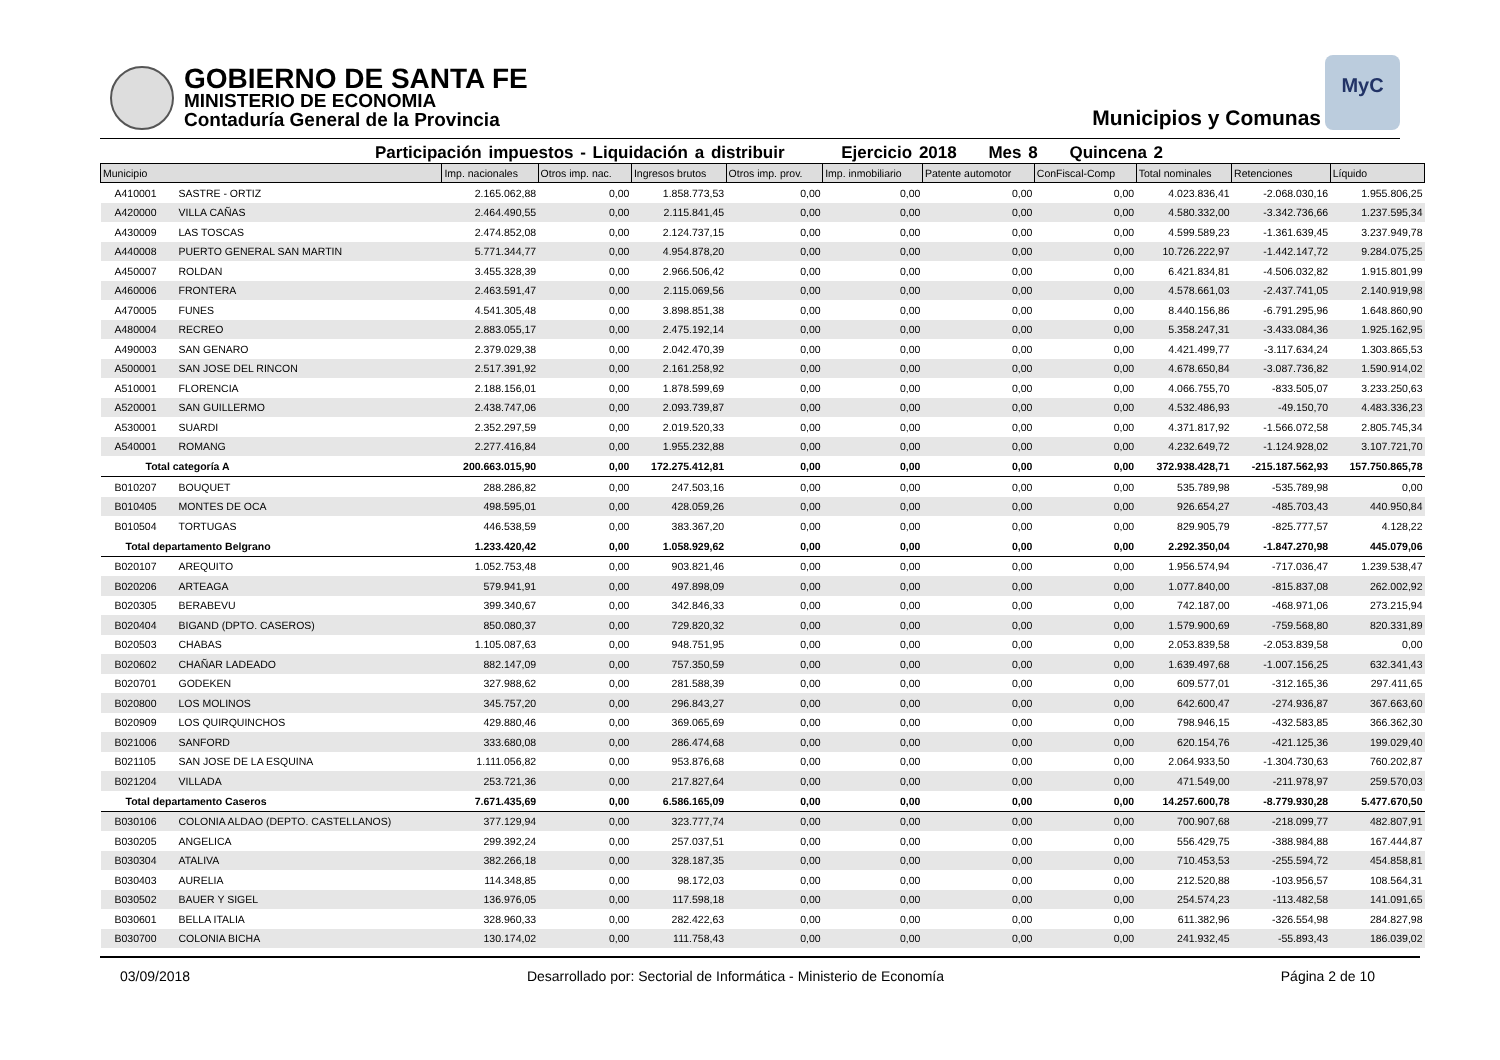GOBIERNO DE SANTA FE
MINISTERIO DE ECONOMIA
Contaduría General de la Provincia
Municipios y Comunas
MyC
Participación impuestos - Liquidación a distribuir Ejercicio 2018 Mes 8 Quincena 2
| Municipio | | Imp. nacionales | Otros imp. nac. | Ingresos brutos | Otros imp. prov. | Imp. inmobiliario | Patente automotor | ConFiscal-Comp | Total nominales | Retenciones | Líquido |
| --- | --- | --- | --- | --- | --- | --- | --- | --- | --- | --- | --- |
| A410001 | SASTRE - ORTIZ | 2.165.062,88 | 0,00 | 1.858.773,53 | 0,00 | 0,00 | 0,00 | 0,00 | 4.023.836,41 | -2.068.030,16 | 1.955.806,25 |
| A420000 | VILLA CAÑAS | 2.464.490,55 | 0,00 | 2.115.841,45 | 0,00 | 0,00 | 0,00 | 0,00 | 4.580.332,00 | -3.342.736,66 | 1.237.595,34 |
| A430009 | LAS TOSCAS | 2.474.852,08 | 0,00 | 2.124.737,15 | 0,00 | 0,00 | 0,00 | 0,00 | 4.599.589,23 | -1.361.639,45 | 3.237.949,78 |
| A440008 | PUERTO GENERAL SAN MARTIN | 5.771.344,77 | 0,00 | 4.954.878,20 | 0,00 | 0,00 | 0,00 | 0,00 | 10.726.222,97 | -1.442.147,72 | 9.284.075,25 |
| A450007 | ROLDAN | 3.455.328,39 | 0,00 | 2.966.506,42 | 0,00 | 0,00 | 0,00 | 0,00 | 6.421.834,81 | -4.506.032,82 | 1.915.801,99 |
| A460006 | FRONTERA | 2.463.591,47 | 0,00 | 2.115.069,56 | 0,00 | 0,00 | 0,00 | 0,00 | 4.578.661,03 | -2.437.741,05 | 2.140.919,98 |
| A470005 | FUNES | 4.541.305,48 | 0,00 | 3.898.851,38 | 0,00 | 0,00 | 0,00 | 0,00 | 8.440.156,86 | -6.791.295,96 | 1.648.860,90 |
| A480004 | RECREO | 2.883.055,17 | 0,00 | 2.475.192,14 | 0,00 | 0,00 | 0,00 | 0,00 | 5.358.247,31 | -3.433.084,36 | 1.925.162,95 |
| A490003 | SAN GENARO | 2.379.029,38 | 0,00 | 2.042.470,39 | 0,00 | 0,00 | 0,00 | 0,00 | 4.421.499,77 | -3.117.634,24 | 1.303.865,53 |
| A500001 | SAN JOSE DEL RINCON | 2.517.391,92 | 0,00 | 2.161.258,92 | 0,00 | 0,00 | 0,00 | 0,00 | 4.678.650,84 | -3.087.736,82 | 1.590.914,02 |
| A510001 | FLORENCIA | 2.188.156,01 | 0,00 | 1.878.599,69 | 0,00 | 0,00 | 0,00 | 0,00 | 4.066.755,70 | -833.505,07 | 3.233.250,63 |
| A520001 | SAN GUILLERMO | 2.438.747,06 | 0,00 | 2.093.739,87 | 0,00 | 0,00 | 0,00 | 0,00 | 4.532.486,93 | -49.150,70 | 4.483.336,23 |
| A530001 | SUARDI | 2.352.297,59 | 0,00 | 2.019.520,33 | 0,00 | 0,00 | 0,00 | 0,00 | 4.371.817,92 | -1.566.072,58 | 2.805.745,34 |
| A540001 | ROMANG | 2.277.416,84 | 0,00 | 1.955.232,88 | 0,00 | 0,00 | 0,00 | 0,00 | 4.232.649,72 | -1.124.928,02 | 3.107.721,70 |
| Total categoría A | | 200.663.015,90 | 0,00 | 172.275.412,81 | 0,00 | 0,00 | 0,00 | 0,00 | 372.938.428,71 | -215.187.562,93 | 157.750.865,78 |
| B010207 | BOUQUET | 288.286,82 | 0,00 | 247.503,16 | 0,00 | 0,00 | 0,00 | 0,00 | 535.789,98 | -535.789,98 | 0,00 |
| B010405 | MONTES DE OCA | 498.595,01 | 0,00 | 428.059,26 | 0,00 | 0,00 | 0,00 | 0,00 | 926.654,27 | -485.703,43 | 440.950,84 |
| B010504 | TORTUGAS | 446.538,59 | 0,00 | 383.367,20 | 0,00 | 0,00 | 0,00 | 0,00 | 829.905,79 | -825.777,57 | 4.128,22 |
| Total departamento Belgrano | | 1.233.420,42 | 0,00 | 1.058.929,62 | 0,00 | 0,00 | 0,00 | 0,00 | 2.292.350,04 | -1.847.270,98 | 445.079,06 |
| B020107 | AREQUITO | 1.052.753,48 | 0,00 | 903.821,46 | 0,00 | 0,00 | 0,00 | 0,00 | 1.956.574,94 | -717.036,47 | 1.239.538,47 |
| B020206 | ARTEAGA | 579.941,91 | 0,00 | 497.898,09 | 0,00 | 0,00 | 0,00 | 0,00 | 1.077.840,00 | -815.837,08 | 262.002,92 |
| B020305 | BERABEVU | 399.340,67 | 0,00 | 342.846,33 | 0,00 | 0,00 | 0,00 | 0,00 | 742.187,00 | -468.971,06 | 273.215,94 |
| B020404 | BIGAND (DPTO. CASEROS) | 850.080,37 | 0,00 | 729.820,32 | 0,00 | 0,00 | 0,00 | 0,00 | 1.579.900,69 | -759.568,80 | 820.331,89 |
| B020503 | CHABAS | 1.105.087,63 | 0,00 | 948.751,95 | 0,00 | 0,00 | 0,00 | 0,00 | 2.053.839,58 | -2.053.839,58 | 0,00 |
| B020602 | CHAÑAR LADEADO | 882.147,09 | 0,00 | 757.350,59 | 0,00 | 0,00 | 0,00 | 0,00 | 1.639.497,68 | -1.007.156,25 | 632.341,43 |
| B020701 | GODEKEN | 327.988,62 | 0,00 | 281.588,39 | 0,00 | 0,00 | 0,00 | 0,00 | 609.577,01 | -312.165,36 | 297.411,65 |
| B020800 | LOS MOLINOS | 345.757,20 | 0,00 | 296.843,27 | 0,00 | 0,00 | 0,00 | 0,00 | 642.600,47 | -274.936,87 | 367.663,60 |
| B020909 | LOS QUIRQUINCHOS | 429.880,46 | 0,00 | 369.065,69 | 0,00 | 0,00 | 0,00 | 0,00 | 798.946,15 | -432.583,85 | 366.362,30 |
| B021006 | SANFORD | 333.680,08 | 0,00 | 286.474,68 | 0,00 | 0,00 | 0,00 | 0,00 | 620.154,76 | -421.125,36 | 199.029,40 |
| B021105 | SAN JOSE DE LA ESQUINA | 1.111.056,82 | 0,00 | 953.876,68 | 0,00 | 0,00 | 0,00 | 0,00 | 2.064.933,50 | -1.304.730,63 | 760.202,87 |
| B021204 | VILLADA | 253.721,36 | 0,00 | 217.827,64 | 0,00 | 0,00 | 0,00 | 0,00 | 471.549,00 | -211.978,97 | 259.570,03 |
| Total departamento Caseros | | 7.671.435,69 | 0,00 | 6.586.165,09 | 0,00 | 0,00 | 0,00 | 0,00 | 14.257.600,78 | -8.779.930,28 | 5.477.670,50 |
| B030106 | COLONIA ALDAO (DEPTO. CASTELLANOS) | 377.129,94 | 0,00 | 323.777,74 | 0,00 | 0,00 | 0,00 | 0,00 | 700.907,68 | -218.099,77 | 482.807,91 |
| B030205 | ANGELICA | 299.392,24 | 0,00 | 257.037,51 | 0,00 | 0,00 | 0,00 | 0,00 | 556.429,75 | -388.984,88 | 167.444,87 |
| B030304 | ATALIVA | 382.266,18 | 0,00 | 328.187,35 | 0,00 | 0,00 | 0,00 | 0,00 | 710.453,53 | -255.594,72 | 454.858,81 |
| B030403 | AURELIA | 114.348,85 | 0,00 | 98.172,03 | 0,00 | 0,00 | 0,00 | 0,00 | 212.520,88 | -103.956,57 | 108.564,31 |
| B030502 | BAUER Y SIGEL | 136.976,05 | 0,00 | 117.598,18 | 0,00 | 0,00 | 0,00 | 0,00 | 254.574,23 | -113.482,58 | 141.091,65 |
| B030601 | BELLA ITALIA | 328.960,33 | 0,00 | 282.422,63 | 0,00 | 0,00 | 0,00 | 0,00 | 611.382,96 | -326.554,98 | 284.827,98 |
| B030700 | COLONIA BICHA | 130.174,02 | 0,00 | 111.758,43 | 0,00 | 0,00 | 0,00 | 0,00 | 241.932,45 | -55.893,43 | 186.039,02 |
03/09/2018 Desarrollado por: Sectorial de Informática - Ministerio de Economía Página 2 de 10